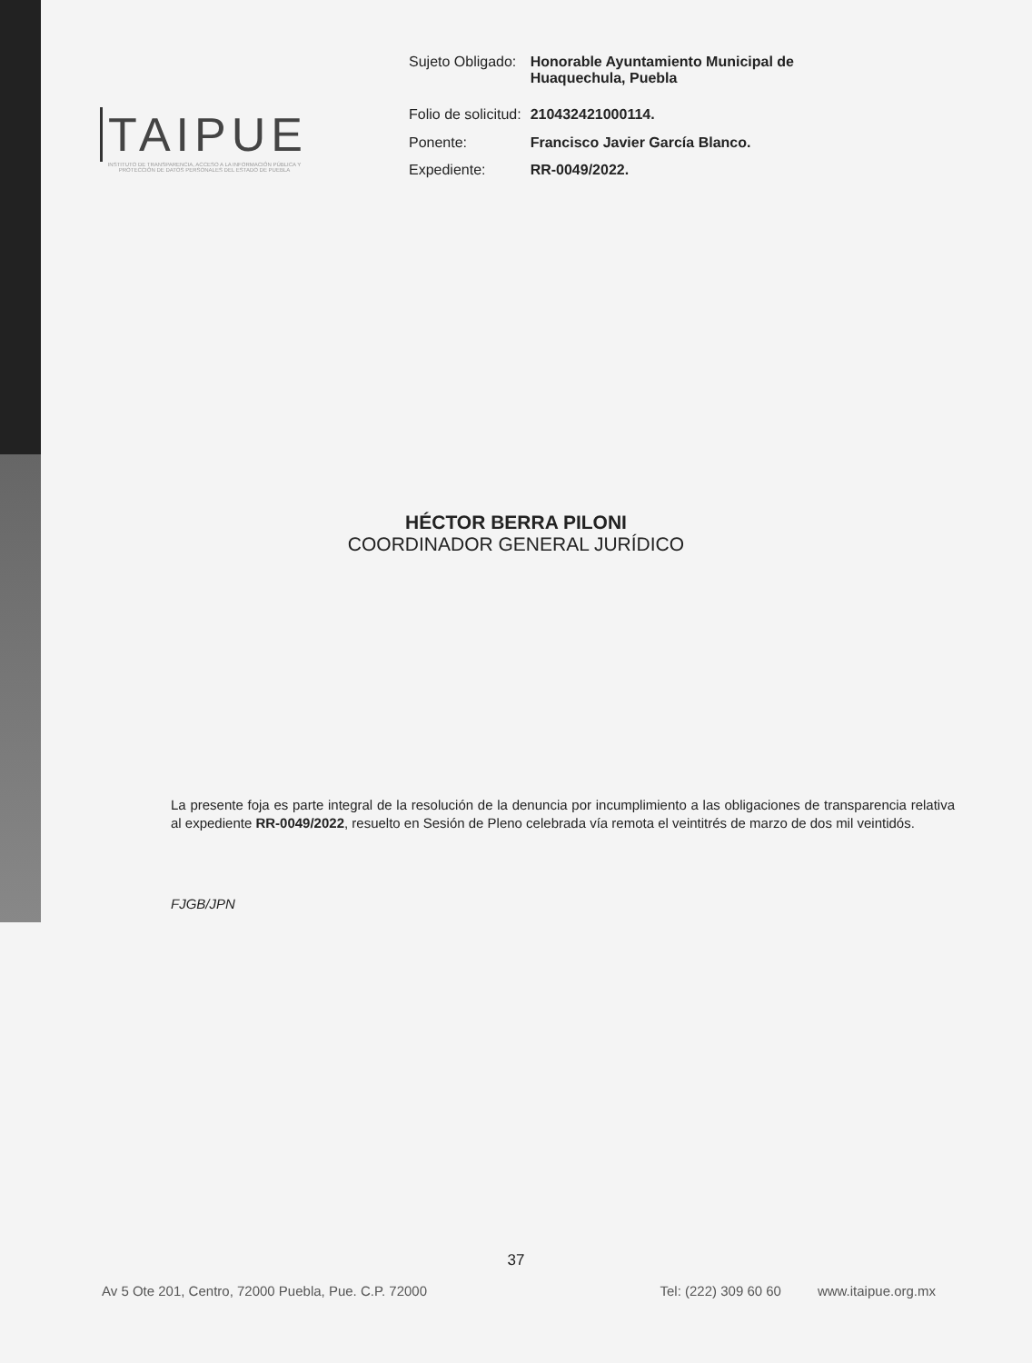TAIPUE
INSTITUTO DE TRANSPARENCIA, ACCESO A LA INFORMACIÓN PÚBLICA Y PROTECCIÓN DE DATOS PERSONALES DEL ESTADO DE PUEBLA
| Sujeto Obligado: | Honorable Ayuntamiento Municipal de Huaquechula, Puebla |
| Folio de solicitud: | 210432421000114. |
| Ponente: | Francisco Javier García Blanco. |
| Expediente: | RR-0049/2022. |
HÉCTOR BERRA PILONI
COORDINADOR GENERAL JURÍDICO
La presente foja es parte integral de la resolución de la denuncia por incumplimiento a las obligaciones de transparencia relativa al expediente RR-0049/2022, resuelto en Sesión de Pleno celebrada vía remota el veintitrés de marzo de dos mil veintidós.
FJGB/JPN
37
Av 5 Ote 201, Centro, 72000 Puebla, Pue. C.P. 72000 Tel: (222) 309 60 60 www.itaipue.org.mx